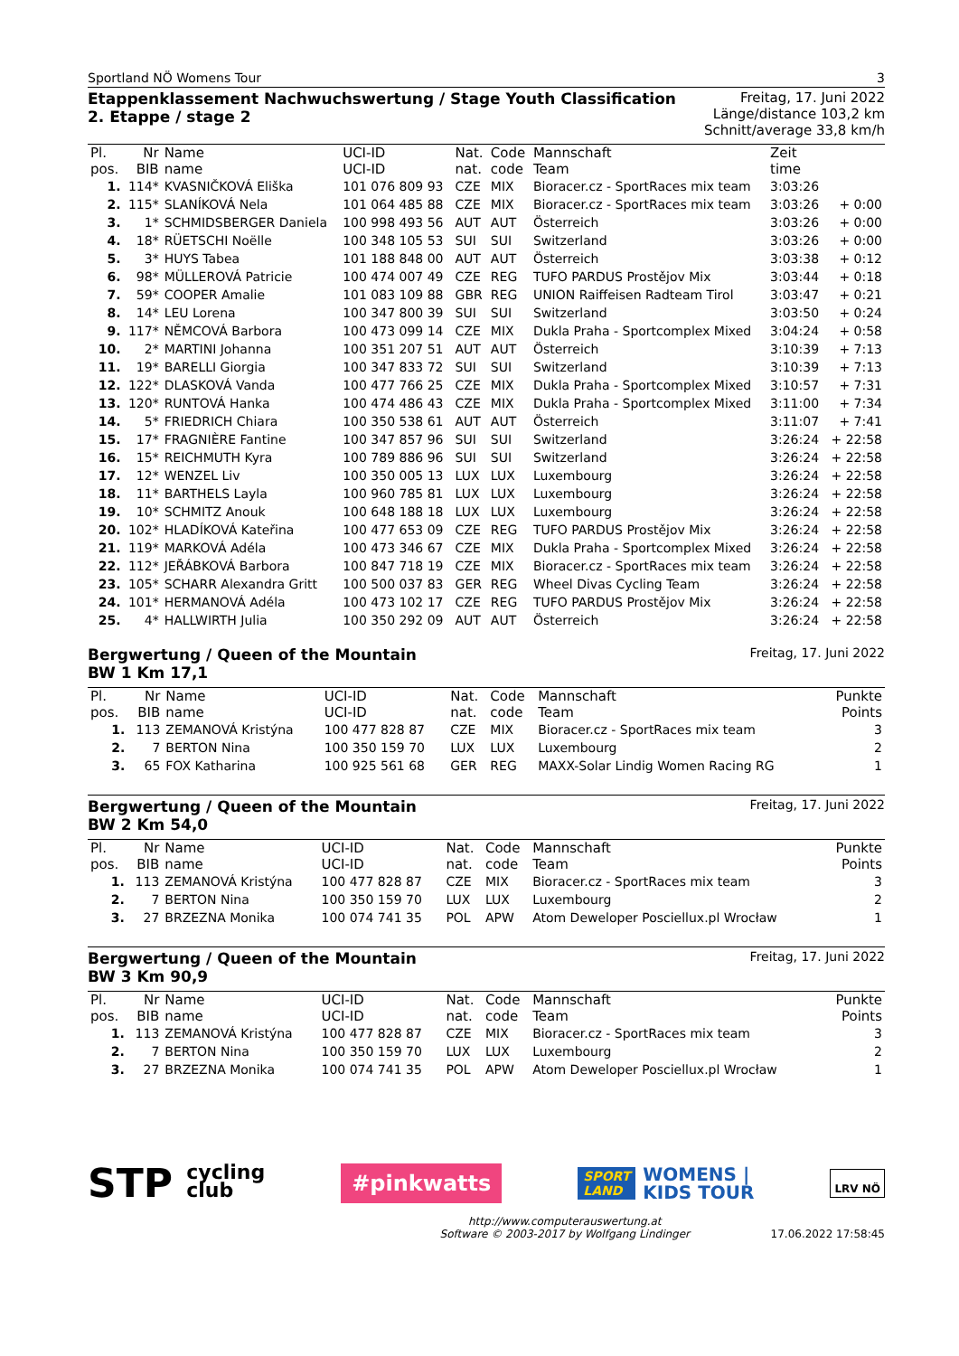Sportland NÖ Womens Tour 3
Etappenklassement Nachwuchswertung / Stage Youth Classification
2. Etappe / stage 2
Freitag, 17. Juni 2022
Länge/distance 103,2 km
Schnitt/average 33,8 km/h
| Pl. pos. | Nr BIB | Name name | UCI-ID UCI-ID | Nat. nat. | Code code | Mannschaft Team | Zeit time | |
| --- | --- | --- | --- | --- | --- | --- | --- | --- |
| 1. | 114* | KVASNIČKOVÁ Eliška | 101 076 809 93 | CZE | MIX | Bioracer.cz - SportRaces mix team | 3:03:26 | |
| 2. | 115* | SLANÍKOVÁ Nela | 101 064 485 88 | CZE | MIX | Bioracer.cz - SportRaces mix team | 3:03:26 | + 0:00 |
| 3. | 1* | SCHMIDSBERGER Daniela | 100 998 493 56 | AUT | AUT | Österreich | 3:03:26 | + 0:00 |
| 4. | 18* | RÜETSCHI Noëlle | 100 348 105 53 | SUI | SUI | Switzerland | 3:03:26 | + 0:00 |
| 5. | 3* | HUYS Tabea | 101 188 848 00 | AUT | AUT | Österreich | 3:03:38 | + 0:12 |
| 6. | 98* | MÜLLEROVÁ Patricie | 100 474 007 49 | CZE | REG | TUFO PARDUS Prostějov Mix | 3:03:44 | + 0:18 |
| 7. | 59* | COOPER Amalie | 101 083 109 88 | GBR | REG | UNION Raiffeisen Radteam Tirol | 3:03:47 | + 0:21 |
| 8. | 14* | LEU Lorena | 100 347 800 39 | SUI | SUI | Switzerland | 3:03:50 | + 0:24 |
| 9. | 117* | NĚMCOVÁ Barbora | 100 473 099 14 | CZE | MIX | Dukla Praha - Sportcomplex Mixed | 3:04:24 | + 0:58 |
| 10. | 2* | MARTINI Johanna | 100 351 207 51 | AUT | AUT | Österreich | 3:10:39 | + 7:13 |
| 11. | 19* | BARELLI Giorgia | 100 347 833 72 | SUI | SUI | Switzerland | 3:10:39 | + 7:13 |
| 12. | 122* | DLASKOVÁ Vanda | 100 477 766 25 | CZE | MIX | Dukla Praha - Sportcomplex Mixed | 3:10:57 | + 7:31 |
| 13. | 120* | RUNTOVÁ Hanka | 100 474 486 43 | CZE | MIX | Dukla Praha - Sportcomplex Mixed | 3:11:00 | + 7:34 |
| 14. | 5* | FRIEDRICH Chiara | 100 350 538 61 | AUT | AUT | Österreich | 3:11:07 | + 7:41 |
| 15. | 17* | FRAGNIÈRE Fantine | 100 347 857 96 | SUI | SUI | Switzerland | 3:26:24 | + 22:58 |
| 16. | 15* | REICHMUTH Kyra | 100 789 886 96 | SUI | SUI | Switzerland | 3:26:24 | + 22:58 |
| 17. | 12* | WENZEL Liv | 100 350 005 13 | LUX | LUX | Luxembourg | 3:26:24 | + 22:58 |
| 18. | 11* | BARTHELS Layla | 100 960 785 81 | LUX | LUX | Luxembourg | 3:26:24 | + 22:58 |
| 19. | 10* | SCHMITZ Anouk | 100 648 188 18 | LUX | LUX | Luxembourg | 3:26:24 | + 22:58 |
| 20. | 102* | HLADÍKOVÁ Kateřina | 100 477 653 09 | CZE | REG | TUFO PARDUS Prostějov Mix | 3:26:24 | + 22:58 |
| 21. | 119* | MARKOVÁ Adéla | 100 473 346 67 | CZE | MIX | Dukla Praha - Sportcomplex Mixed | 3:26:24 | + 22:58 |
| 22. | 112* | JEŘÁBKOVÁ Barbora | 100 847 718 19 | CZE | MIX | Bioracer.cz - SportRaces mix team | 3:26:24 | + 22:58 |
| 23. | 105* | SCHARR Alexandra Gritt | 100 500 037 83 | GER | REG | Wheel Divas Cycling Team | 3:26:24 | + 22:58 |
| 24. | 101* | HERMANOVÁ Adéla | 100 473 102 17 | CZE | REG | TUFO PARDUS Prostějov Mix | 3:26:24 | + 22:58 |
| 25. | 4* | HALLWIRTH Julia | 100 350 292 09 | AUT | AUT | Österreich | 3:26:24 | + 22:58 |
Bergwertung / Queen of the Mountain
BW 1 Km 17,1 Freitag, 17. Juni 2022
| Pl. pos. | Nr BIB | Name name | UCI-ID UCI-ID | Nat. nat. | Code code | Mannschaft Team | Punkte Points |
| --- | --- | --- | --- | --- | --- | --- | --- |
| 1. | 113 | ZEMANOVÁ Kristýna | 100 477 828 87 | CZE | MIX | Bioracer.cz - SportRaces mix team | 3 |
| 2. | 7 | BERTON Nina | 100 350 159 70 | LUX | LUX | Luxembourg | 2 |
| 3. | 65 | FOX Katharina | 100 925 561 68 | GER | REG | MAXX-Solar Lindig Women Racing RG | 1 |
Bergwertung / Queen of the Mountain
BW 2 Km 54,0 Freitag, 17. Juni 2022
| Pl. pos. | Nr BIB | Name name | UCI-ID UCI-ID | Nat. nat. | Code code | Mannschaft Team | Punkte Points |
| --- | --- | --- | --- | --- | --- | --- | --- |
| 1. | 113 | ZEMANOVÁ Kristýna | 100 477 828 87 | CZE | MIX | Bioracer.cz - SportRaces mix team | 3 |
| 2. | 7 | BERTON Nina | 100 350 159 70 | LUX | LUX | Luxembourg | 2 |
| 3. | 27 | BRZEZNA Monika | 100 074 741 35 | POL | APW | Atom Deweloper Posciellux.pl Wrocław | 1 |
Bergwertung / Queen of the Mountain
BW 3 Km 90,9 Freitag, 17. Juni 2022
| Pl. pos. | Nr BIB | Name name | UCI-ID UCI-ID | Nat. nat. | Code code | Mannschaft Team | Punkte Points |
| --- | --- | --- | --- | --- | --- | --- | --- |
| 1. | 113 | ZEMANOVÁ Kristýna | 100 477 828 87 | CZE | MIX | Bioracer.cz - SportRaces mix team | 3 |
| 2. | 7 | BERTON Nina | 100 350 159 70 | LUX | LUX | Luxembourg | 2 |
| 3. | 27 | BRZEZNA Monika | 100 074 741 35 | POL | APW | Atom Deweloper Posciellux.pl Wrocław | 1 |
STP cycling
club
#pinkwatts
SPORT
LAND
WOMENS |
KIDS TOUR
LRV NÖ
http://www.computerauswertung.at
Software © 2003-2017 by Wolfgang Lindinger 17.06.2022 17:58:45